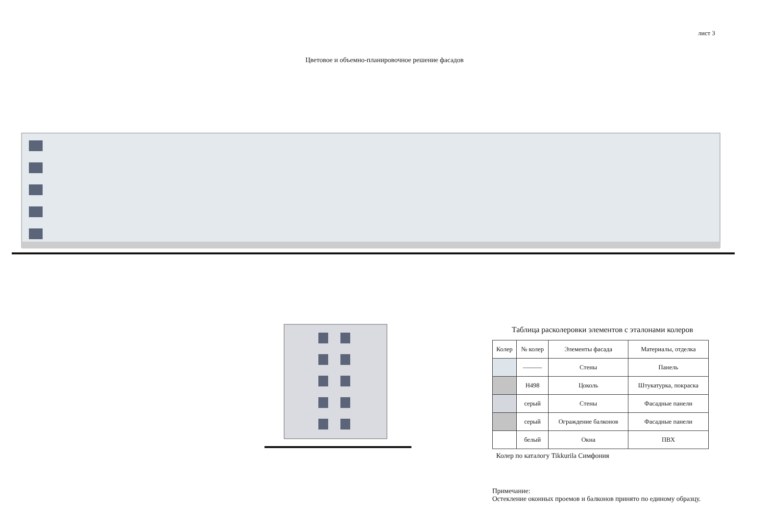лист 3
Цветовое и объемно-планировочное решение фасадов
Таблица расколеровки элементов с эталонами колеров
| Колер | № колер | Элементы фасада | Материалы, отделка |
| --- | --- | --- | --- |
| | ——— | Стены | Панель |
| | Н498 | Цоколь | Штукатурка, покраска |
| | серый | Стены | Фасадные панели |
| | серый | Ограждение балконов | Фасадные панели |
| | белый | Окна | ПВХ |
Колер по каталогу Tikkurila Симфония
Примечание:
Остекление оконных проемов и балконов принято по единому образцу.